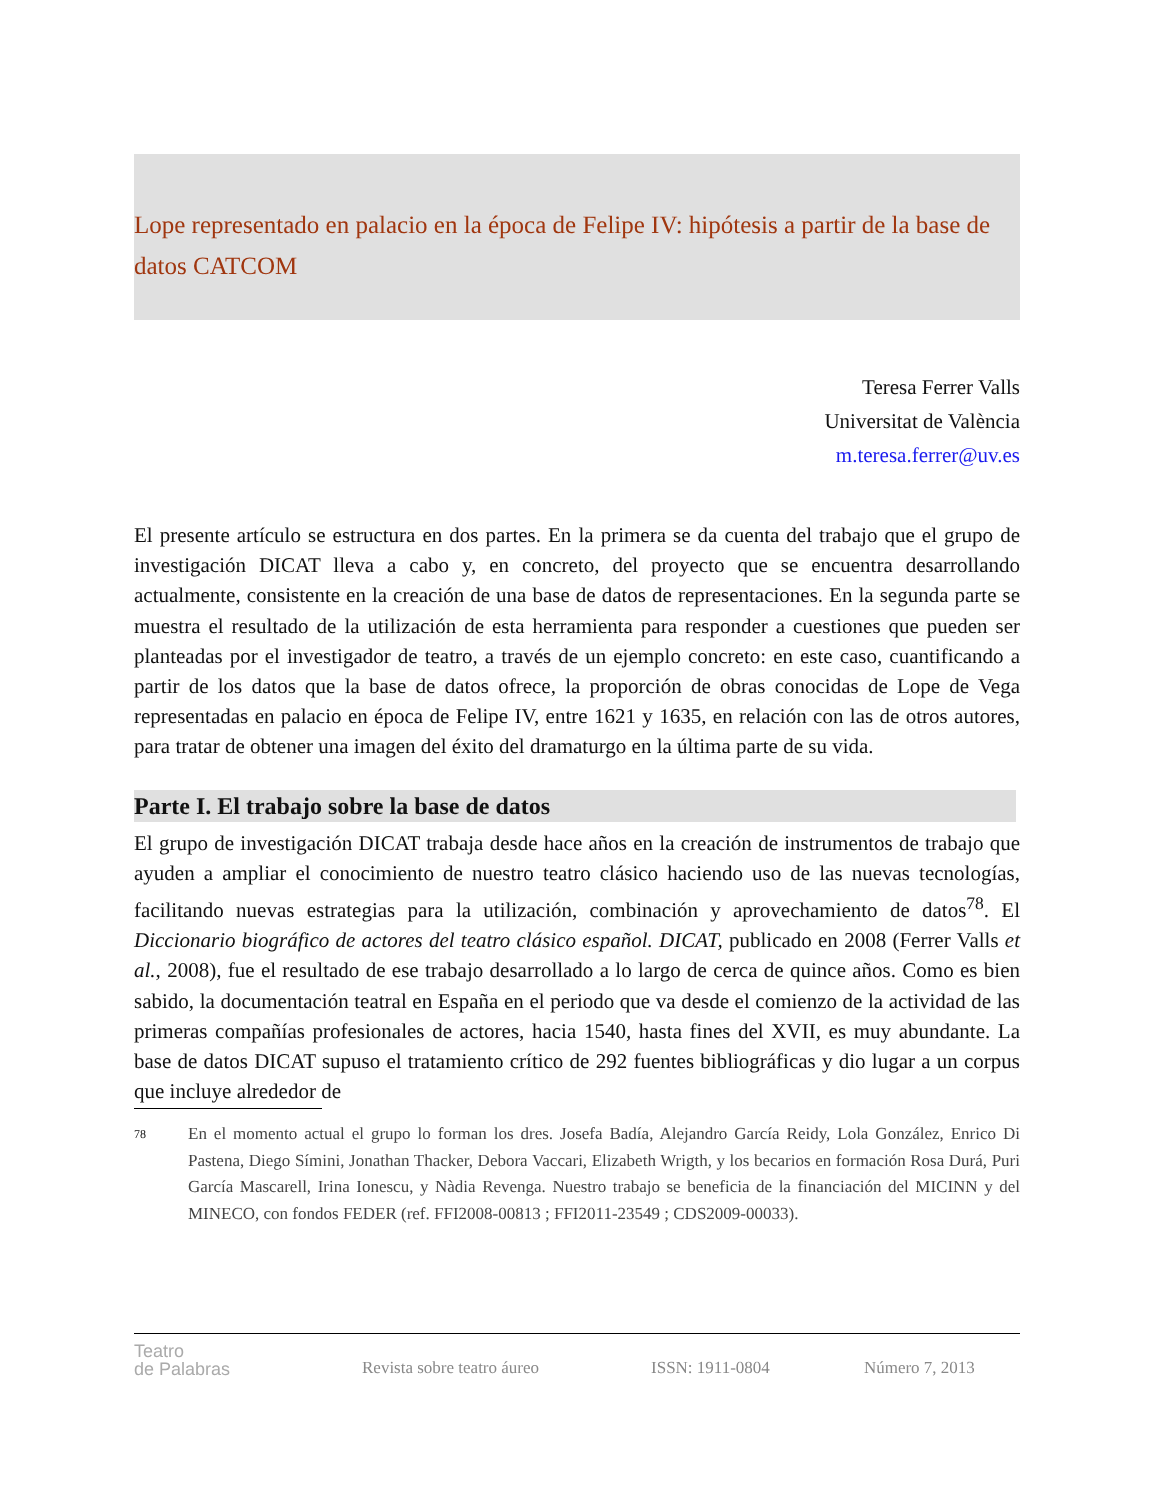Lope representado en palacio en la época de Felipe IV: hipótesis a partir de la base de datos CATCOM
Teresa Ferrer Valls
Universitat de València
m.teresa.ferrer@uv.es
El presente artículo se estructura en dos partes. En la primera se da cuenta del trabajo que el grupo de investigación DICAT lleva a cabo y, en concreto, del proyecto que se encuentra desarrollando actualmente, consistente en la creación de una base de datos de representaciones. En la segunda parte se muestra el resultado de la utilización de esta herramienta para responder a cuestiones que pueden ser planteadas por el investigador de teatro, a través de un ejemplo concreto: en este caso, cuantificando a partir de los datos que la base de datos ofrece, la proporción de obras conocidas de Lope de Vega representadas en palacio en época de Felipe IV, entre 1621 y 1635, en relación con las de otros autores, para tratar de obtener una imagen del éxito del dramaturgo en la última parte de su vida.
Parte I. El trabajo sobre la base de datos
El grupo de investigación DICAT trabaja desde hace años en la creación de instrumentos de trabajo que ayuden a ampliar el conocimiento de nuestro teatro clásico haciendo uso de las nuevas tecnologías, facilitando nuevas estrategias para la utilización, combinación y aprovechamiento de datos<sup>78</sup>. El Diccionario biográfico de actores del teatro clásico español. DICAT, publicado en 2008 (Ferrer Valls et al., 2008), fue el resultado de ese trabajo desarrollado a lo largo de cerca de quince años. Como es bien sabido, la documentación teatral en España en el periodo que va desde el comienzo de la actividad de las primeras compañías profesionales de actores, hacia 1540, hasta fines del XVII, es muy abundante. La base de datos DICAT supuso el tratamiento crítico de 292 fuentes bibliográficas y dio lugar a un corpus que incluye alrededor de
<sup>78</sup>
En el momento actual el grupo lo forman los dres. Josefa Badía, Alejandro García Reidy, Lola González, Enrico Di Pastena, Diego Símini, Jonathan Thacker, Debora Vaccari, Elizabeth Wrigth, y los becarios en formación Rosa Durá, Puri García Mascarell, Irina Ionescu, y Nàdia Revenga. Nuestro trabajo se beneficia de la financiación del MICINN y del MINECO, con fondos FEDER (ref. FFI2008-00813 ; FFI2011-23549 ; CDS2009-00033).
Teatro
de Palabras
Revista sobre teatro áureo ISSN: 1911-0804 Número 7, 2013